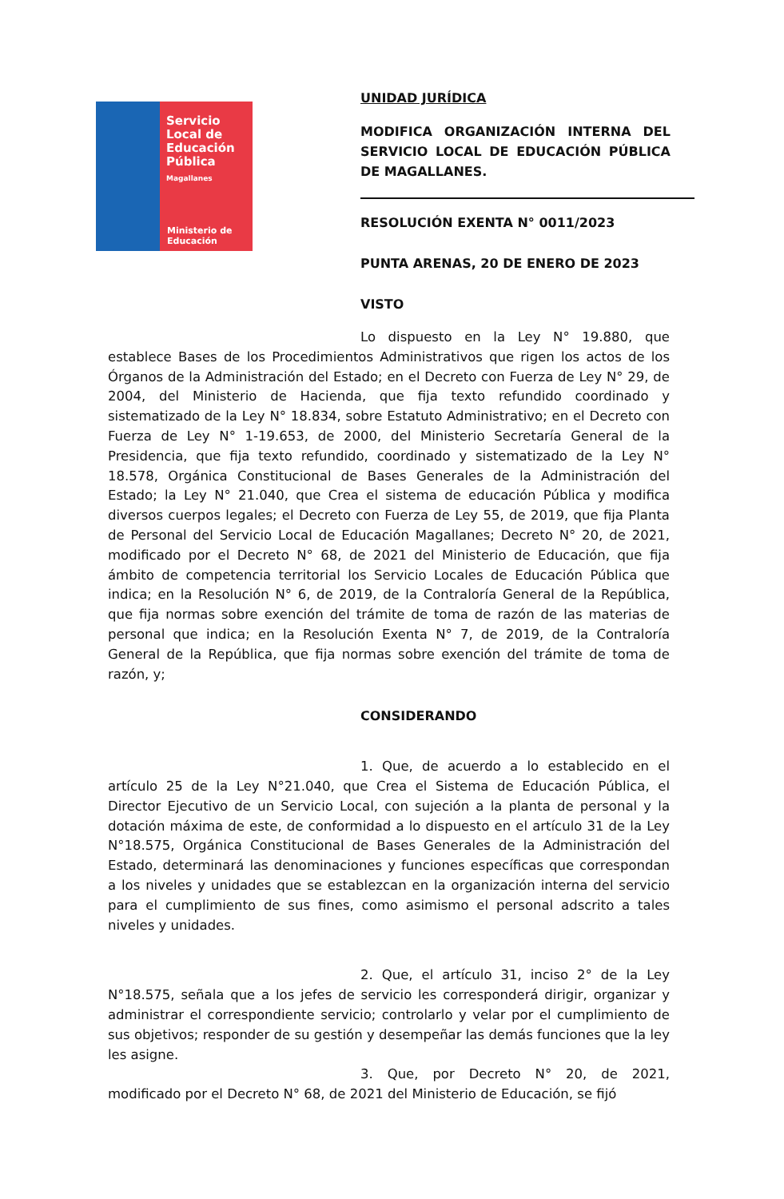Servicio Local de Educación Pública
Magallanes
Ministerio de
Educación
UNIDAD JURÍDICA
MODIFICA ORGANIZACIÓN INTERNA DEL SERVICIO LOCAL DE EDUCACIÓN PÚBLICA DE MAGALLANES.
RESOLUCIÓN EXENTA N° 0011/2023
PUNTA ARENAS, 20 DE ENERO DE 2023
VISTO
Lo dispuesto en la Ley N° 19.880, que establece Bases de los Procedimientos Administrativos que rigen los actos de los Órganos de la Administración del Estado; en el Decreto con Fuerza de Ley N° 29, de 2004, del Ministerio de Hacienda, que fija texto refundido coordinado y sistematizado de la Ley N° 18.834, sobre Estatuto Administrativo; en el Decreto con Fuerza de Ley N° 1-19.653, de 2000, del Ministerio Secretaría General de la Presidencia, que fija texto refundido, coordinado y sistematizado de la Ley N° 18.578, Orgánica Constitucional de Bases Generales de la Administración del Estado; la Ley N° 21.040, que Crea el sistema de educación Pública y modifica diversos cuerpos legales; el Decreto con Fuerza de Ley 55, de 2019, que fija Planta de Personal del Servicio Local de Educación Magallanes; Decreto N° 20, de 2021, modificado por el Decreto N° 68, de 2021 del Ministerio de Educación, que fija ámbito de competencia territorial los Servicio Locales de Educación Pública que indica; en la Resolución N° 6, de 2019, de la Contraloría General de la República, que fija normas sobre exención del trámite de toma de razón de las materias de personal que indica; en la Resolución Exenta N° 7, de 2019, de la Contraloría General de la República, que fija normas sobre exención del trámite de toma de razón, y;
CONSIDERANDO
1. Que, de acuerdo a lo establecido en el artículo 25 de la Ley N°21.040, que Crea el Sistema de Educación Pública, el Director Ejecutivo de un Servicio Local, con sujeción a la planta de personal y la dotación máxima de este, de conformidad a lo dispuesto en el artículo 31 de la Ley N°18.575, Orgánica Constitucional de Bases Generales de la Administración del Estado, determinará las denominaciones y funciones específicas que correspondan a los niveles y unidades que se establezcan en la organización interna del servicio para el cumplimiento de sus fines, como asimismo el personal adscrito a tales niveles y unidades.
2. Que, el artículo 31, inciso 2° de la Ley N°18.575, señala que a los jefes de servicio les corresponderá dirigir, organizar y administrar el correspondiente servicio; controlarlo y velar por el cumplimiento de sus objetivos; responder de su gestión y desempeñar las demás funciones que la ley les asigne.
3. Que, por Decreto N° 20, de 2021, modificado por el Decreto N° 68, de 2021 del Ministerio de Educación, se fijó